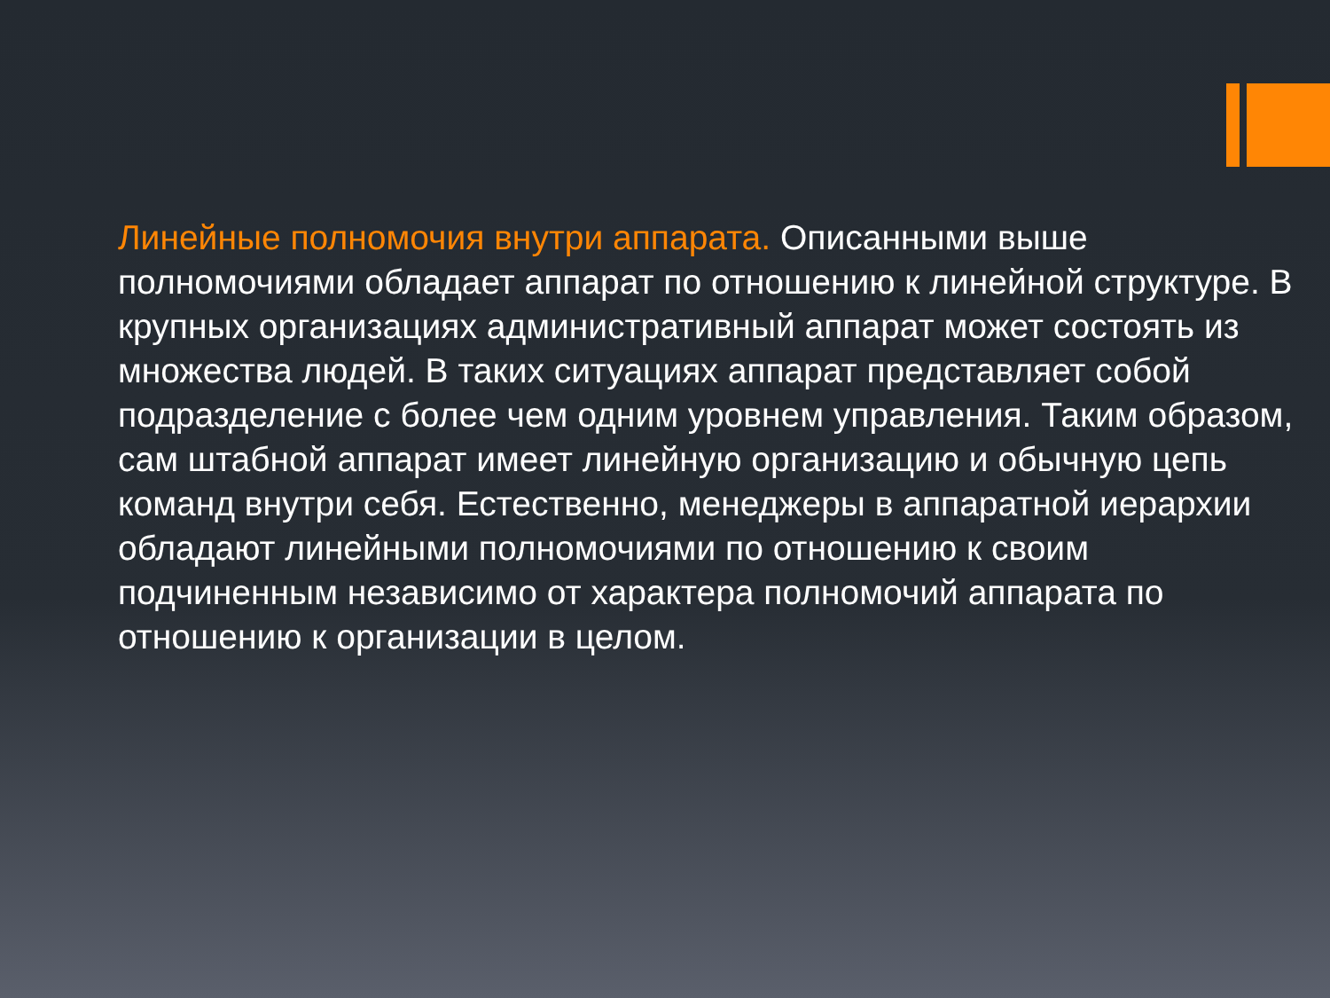Линейные полномочия внутри аппарата. Описанными выше полномочиями обладает аппарат по отношению к линейной структуре. В крупных организациях административный аппарат может состоять из множества людей. В таких ситуациях аппарат представляет собой подразделение с более чем одним уровнем управления. Таким образом, сам штабной аппарат имеет линейную организацию и обычную цепь команд внутри себя. Естественно, менеджеры в аппаратной иерархии обладают линейными полномочиями по отношению к своим подчиненным независимо от характера полномочий аппарата по отношению к организации в целом.